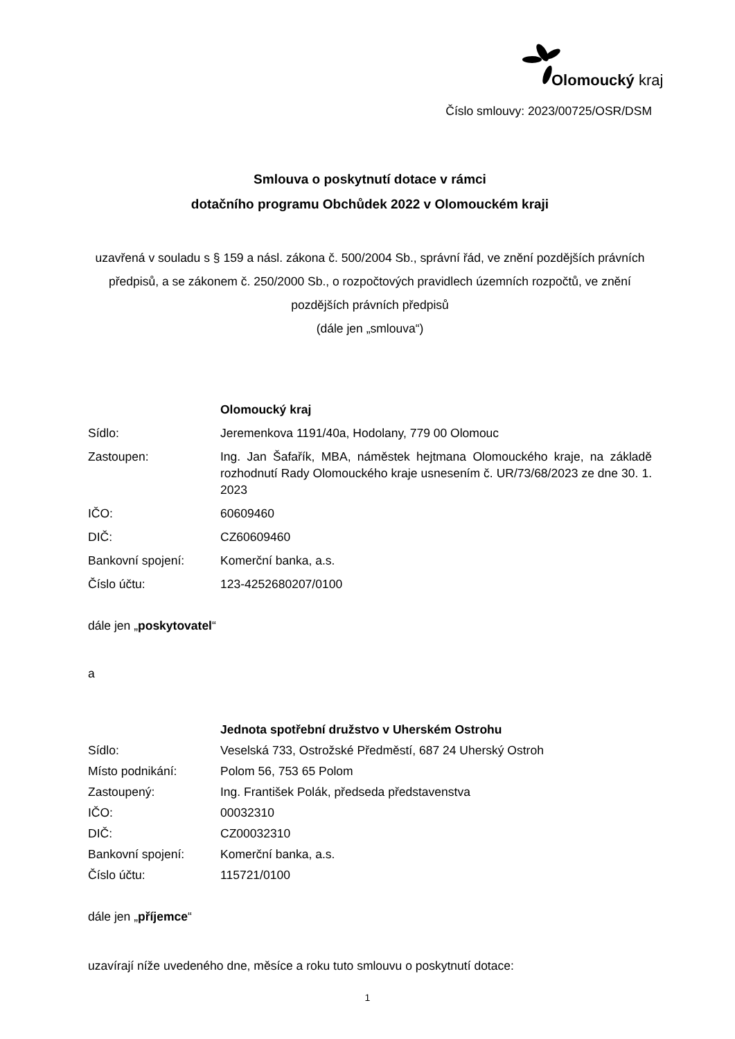Olomoucký kraj
Číslo smlouvy: 2023/00725/OSR/DSM
Smlouva o poskytnutí dotace v rámci
dotačního programu Obchůdek 2022 v Olomouckém kraji
uzavřená v souladu s § 159 a násl. zákona č. 500/2004 Sb., správní řád, ve znění pozdějších právních předpisů, a se zákonem č. 250/2000 Sb., o rozpočtových pravidlech územních rozpočtů, ve znění pozdějších právních předpisů
(dále jen „smlouva“)
Olomoucký kraj
Sídlo: Jeremenkova 1191/40a, Hodolany, 779 00 Olomouc
Zastoupen: Ing. Jan Šafařík, MBA, náměstek hejtmana Olomouckého kraje, na základě rozhodnutí Rady Olomouckého kraje usnesením č. UR/73/68/2023 ze dne 30. 1. 2023
IČO: 60609460
DIČ: CZ60609460
Bankovní spojení: Komerční banka, a.s.
Číslo účtu: 123-4252680207/0100
dále jen „poskytovatel“
a
Jednota spotřební družstvo v Uherském Ostrohu
Sídlo: Veselská 733, Ostrožské Předměstí, 687 24 Uherský Ostroh
Místo podnikání: Polom 56, 753 65 Polom
Zastoupený: Ing. František Polák, předseda představenstva
IČO: 00032310
DIČ: CZ00032310
Bankovní spojení: Komerční banka, a.s.
Číslo účtu: 115721/0100
dále jen „příjemce“
uzavírají níže uvedeného dne, měsíce a roku tuto smlouvu o poskytnutí dotace:
1